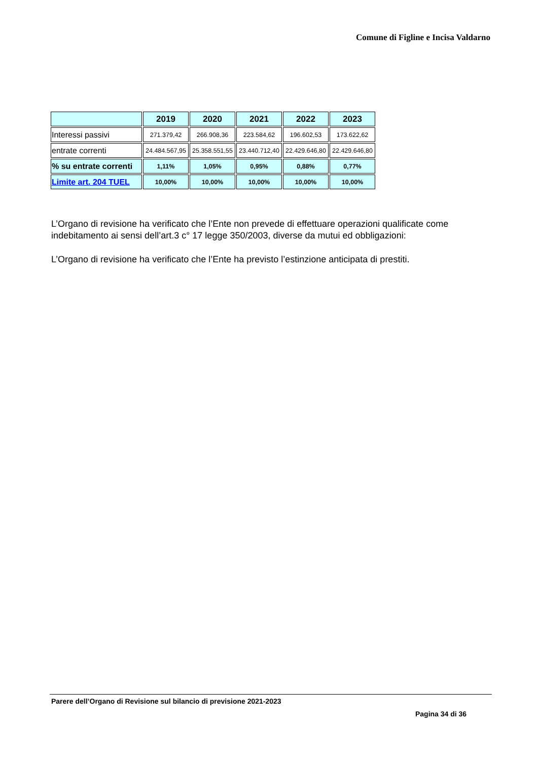Comune di Figline e Incisa Valdarno
| | 2019 | 2020 | 2021 | 2022 | 2023 |
| --- | --- | --- | --- | --- | --- |
| Interessi passivi | 271.379,42 | 266.908,36 | 223.584,62 | 196.602,53 | 173.622,62 |
| entrate correnti | 24.484.567,95 | 25.358.551,55 | 23.440.712,40 | 22.429.646,80 | 22.429.646,80 |
| % su entrate correnti | 1,11% | 1,05% | 0,95% | 0,88% | 0,77% |
| Limite art. 204 TUEL | 10,00% | 10,00% | 10,00% | 10,00% | 10,00% |
L’Organo di revisione ha verificato che l’Ente non prevede di effettuare operazioni qualificate come indebitamento ai sensi dell’art.3 c° 17 legge 350/2003, diverse da mutui ed obbligazioni:
L’Organo di revisione ha verificato che l’Ente ha previsto l’estinzione anticipata di prestiti.
Parere dell’Organo di Revisione sul bilancio di previsione 2021-2023
Pagina 34 di 36